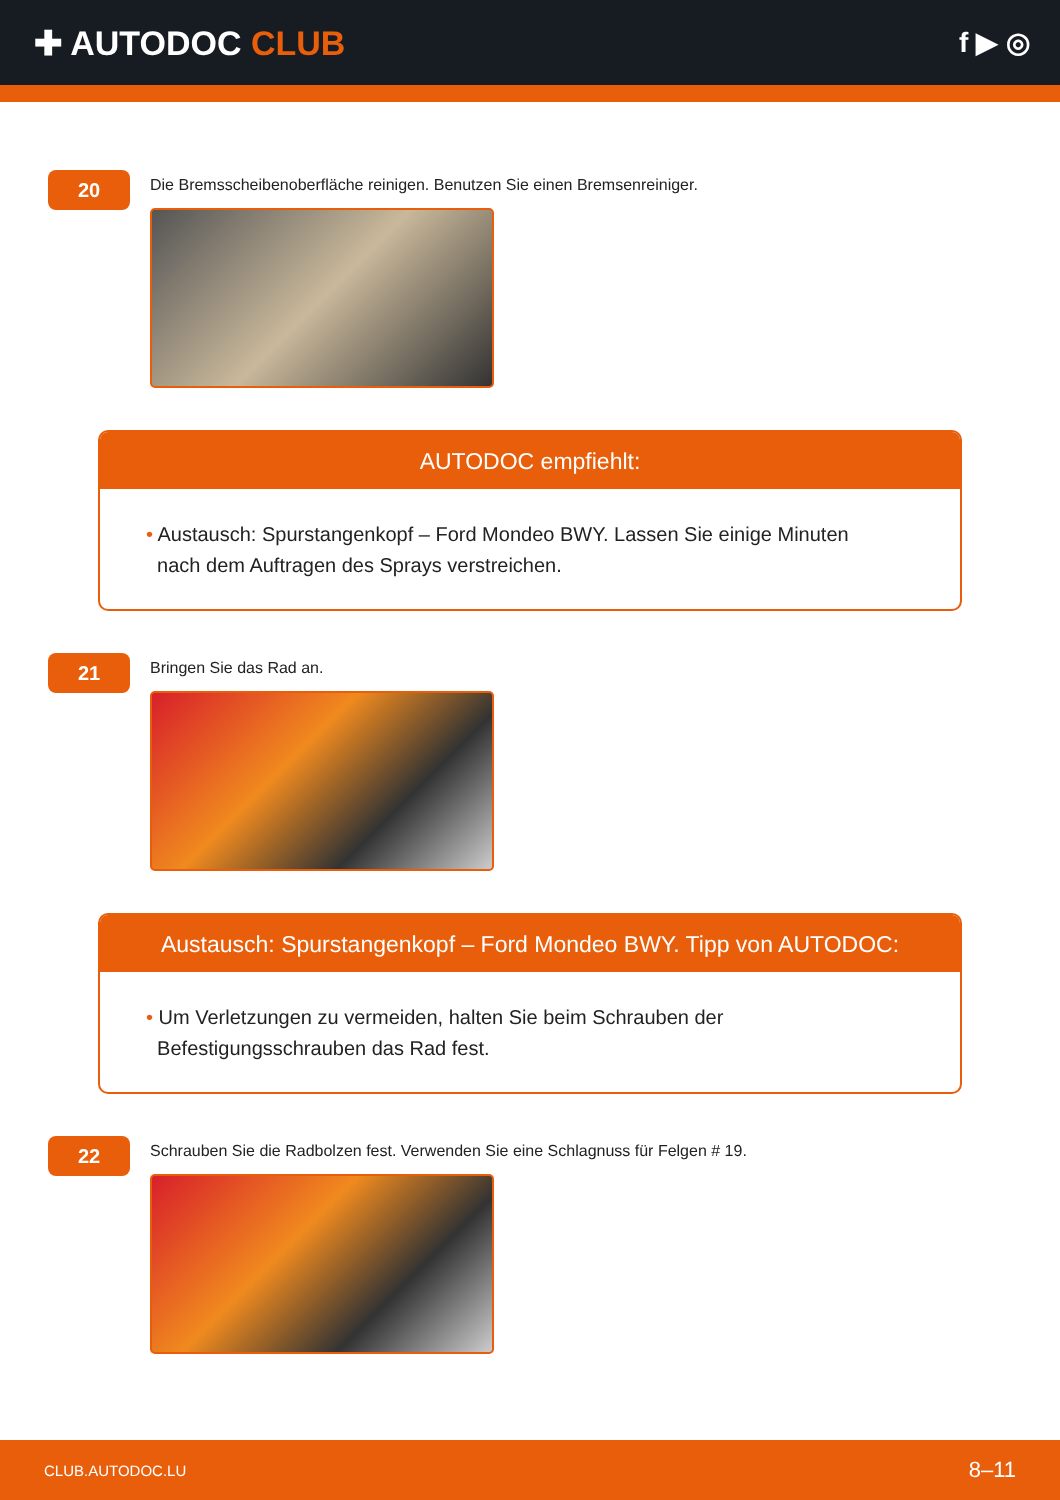✚ AUTODOC CLUB
f ▶ ◎
20
Die Bremsscheibenoberfläche reinigen. Benutzen Sie einen Bremsenreiniger.
AUTODOC empfiehlt:
• Austausch: Spurstangenkopf – Ford Mondeo BWY. Lassen Sie einige Minuten
nach dem Auftragen des Sprays verstreichen.
21
Bringen Sie das Rad an.
Austausch: Spurstangenkopf – Ford Mondeo BWY. Tipp von AUTODOC:
• Um Verletzungen zu vermeiden, halten Sie beim Schrauben der
Befestigungsschrauben das Rad fest.
22
Schrauben Sie die Radbolzen fest. Verwenden Sie eine Schlagnuss für Felgen # 19.
CLUB.AUTODOC.LU 8–11